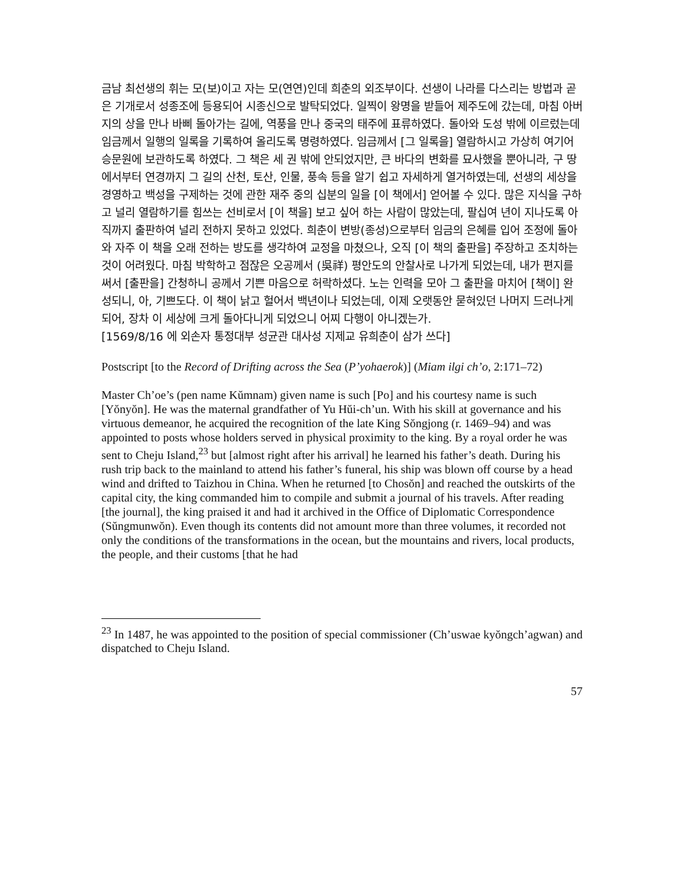금남 최선생의 휘는 모(보)이고 자는 모(연연)인데 희춘의 외조부이다. 선생이 나라를 다스리는 방법과 곧은 기개로서 성종조에 등용되어 시종신으로 발탁되었다. 일찍이 왕명을 받들어 제주도에 갔는데, 마침 아버지의 상을 만나 바삐 돌아가는 길에, 역풍을 만나 중국의 태주에 표류하였다. 돌아와 도성 밖에 이르렀는데 임금께서 일행의 일록을 기록하여 올리도록 명령하였다. 임금께서 [그 일록을] 열람하시고 가상히 여기어 승문원에 보관하도록 하였다. 그 책은 세 권 밖에 안되었지만, 큰 바다의 변화를 묘사했을 뿐아니라, 구 땅에서부터 연경까지 그 길의 산천, 토산, 인물, 풍속 등을 알기 쉽고 자세하게 열거하였는데, 선생의 세상을 경영하고 백성을 구제하는 것에 관한 재주 중의 십분의 일을 [이 책에서] 얻어볼 수 있다. 많은 지식을 구하고 널리 열람하기를 힘쓰는 선비로서 [이 책을] 보고 싶어 하는 사람이 많았는데, 팔십여 년이 지나도록 아직까지 출판하여 널리 전하지 못하고 있었다. 희춘이 변방(종성)으로부터 임금의 은혜를 입어 조정에 돌아와 자주 이 책을 오래 전하는 방도를 생각하여 교정을 마쳤으나, 오직 [이 책의 출판을] 주장하고 조치하는 것이 어려웠다. 마침 박학하고 점잖은 오공께서 (吳祥) 평안도의 안찰사로 나가게 되었는데, 내가 편지를 써서 [출판을] 간청하니 공께서 기쁜 마음으로 허락하셨다. 노는 인력을 모아 그 출판을 마치어 [책이] 완성되니, 아, 기쁘도다. 이 책이 낡고 헐어서 백년이나 되었는데, 이제 오랫동안 묻혀있던 나머지 드러나게 되어, 장차 이 세상에 크게 돌아다니게 되었으니 어찌 다행이 아니겠는가.
[1569/8/16 에 외손자 통정대부 성균관 대사성 지제교 유희춘이 삼가 쓰다]
Postscript [to the Record of Drifting across the Sea (P’yohaerok)] (Miam ilgi ch’o, 2:171‒72)
Master Ch’oe’s (pen name Kŭmnam) given name is such [Po] and his courtesy name is such [Yŏnyŏn]. He was the maternal grandfather of Yu Hŭi-ch’un. With his skill at governance and his virtuous demeanor, he acquired the recognition of the late King Sŏngjong (r. 1469‒94) and was appointed to posts whose holders served in physical proximity to the king. By a royal order he was sent to Cheju Island,<sup>23</sup> but [almost right after his arrival] he learned his father’s death. During his rush trip back to the mainland to attend his father’s funeral, his ship was blown off course by a head wind and drifted to Taizhou in China. When he returned [to Chosŏn] and reached the outskirts of the capital city, the king commanded him to compile and submit a journal of his travels. After reading [the journal], the king praised it and had it archived in the Office of Diplomatic Correspondence (Sŭngmunwŏn). Even though its contents did not amount more than three volumes, it recorded not only the conditions of the transformations in the ocean, but the mountains and rivers, local products, the people, and their customs [that he had
<sup>23</sup> In 1487, he was appointed to the position of special commissioner (Ch’uswae kyŏngch’agwan) and dispatched to Cheju Island.
57